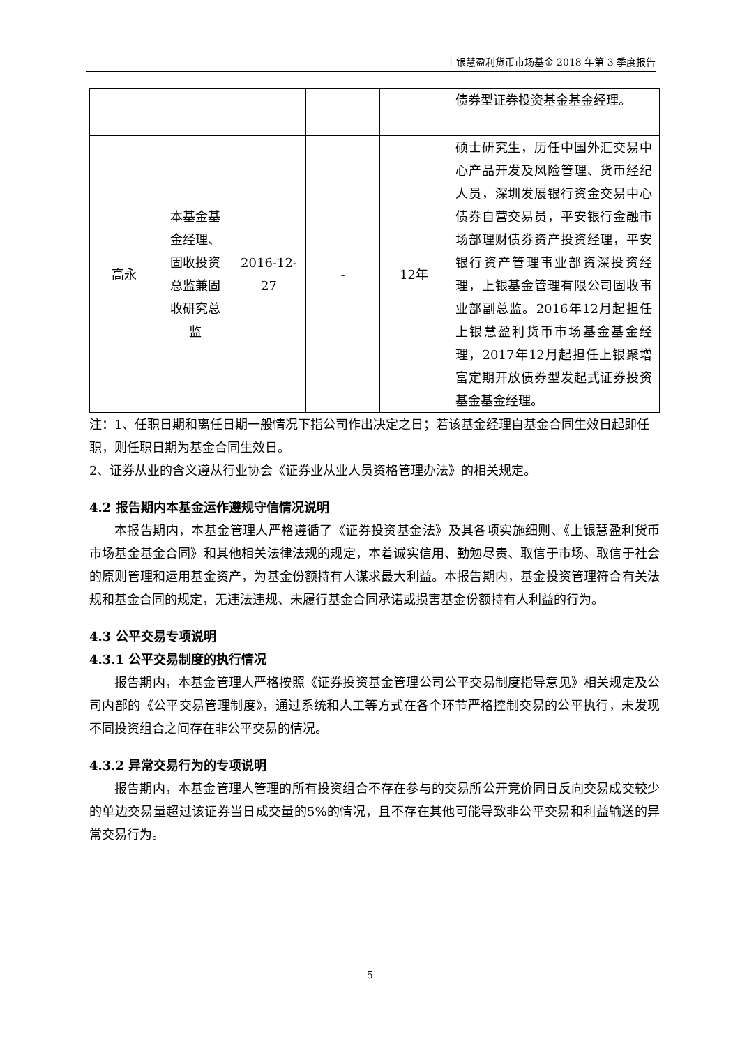上银慧盈利货币市场基金 2018 年第 3 季度报告
| | | | | | 债券型证券投资基金基金经理。 |
| 高永 | 本基金基金经理、固收投资总监兼固收研究总监 | 2016-12-27 | - | 12年 | 硕士研究生，历任中国外汇交易中心产品开发及风险管理、货币经纪人员，深圳发展银行资金交易中心债券自营交易员，平安银行金融市场部理财债券资产投资经理，平安银行资产管理事业部资深投资经理，上银基金管理有限公司固收事业部副总监。2016年12月起担任上银慧盈利货币市场基金基金经理，2017年12月起担任上银聚增富定期开放债券型发起式证券投资基金基金经理。 |
注：1、任职日期和离任日期一般情况下指公司作出决定之日；若该基金经理自基金合同生效日起即任职，则任职日期为基金合同生效日。
2、证券从业的含义遵从行业协会《证券业从业人员资格管理办法》的相关规定。
4.2 报告期内本基金运作遵规守信情况说明
本报告期内，本基金管理人严格遵循了《证券投资基金法》及其各项实施细则、《上银慧盈利货币市场基金基金合同》和其他相关法律法规的规定，本着诚实信用、勤勉尽责、取信于市场、取信于社会的原则管理和运用基金资产，为基金份额持有人谋求最大利益。本报告期内，基金投资管理符合有关法规和基金合同的规定，无违法违规、未履行基金合同承诺或损害基金份额持有人利益的行为。
4.3 公平交易专项说明
4.3.1 公平交易制度的执行情况
报告期内，本基金管理人严格按照《证券投资基金管理公司公平交易制度指导意见》相关规定及公司内部的《公平交易管理制度》，通过系统和人工等方式在各个环节严格控制交易的公平执行，未发现不同投资组合之间存在非公平交易的情况。
4.3.2 异常交易行为的专项说明
报告期内，本基金管理人管理的所有投资组合不存在参与的交易所公开竞价同日反向交易成交较少的单边交易量超过该证券当日成交量的5%的情况，且不存在其他可能导致非公平交易和利益输送的异常交易行为。
5